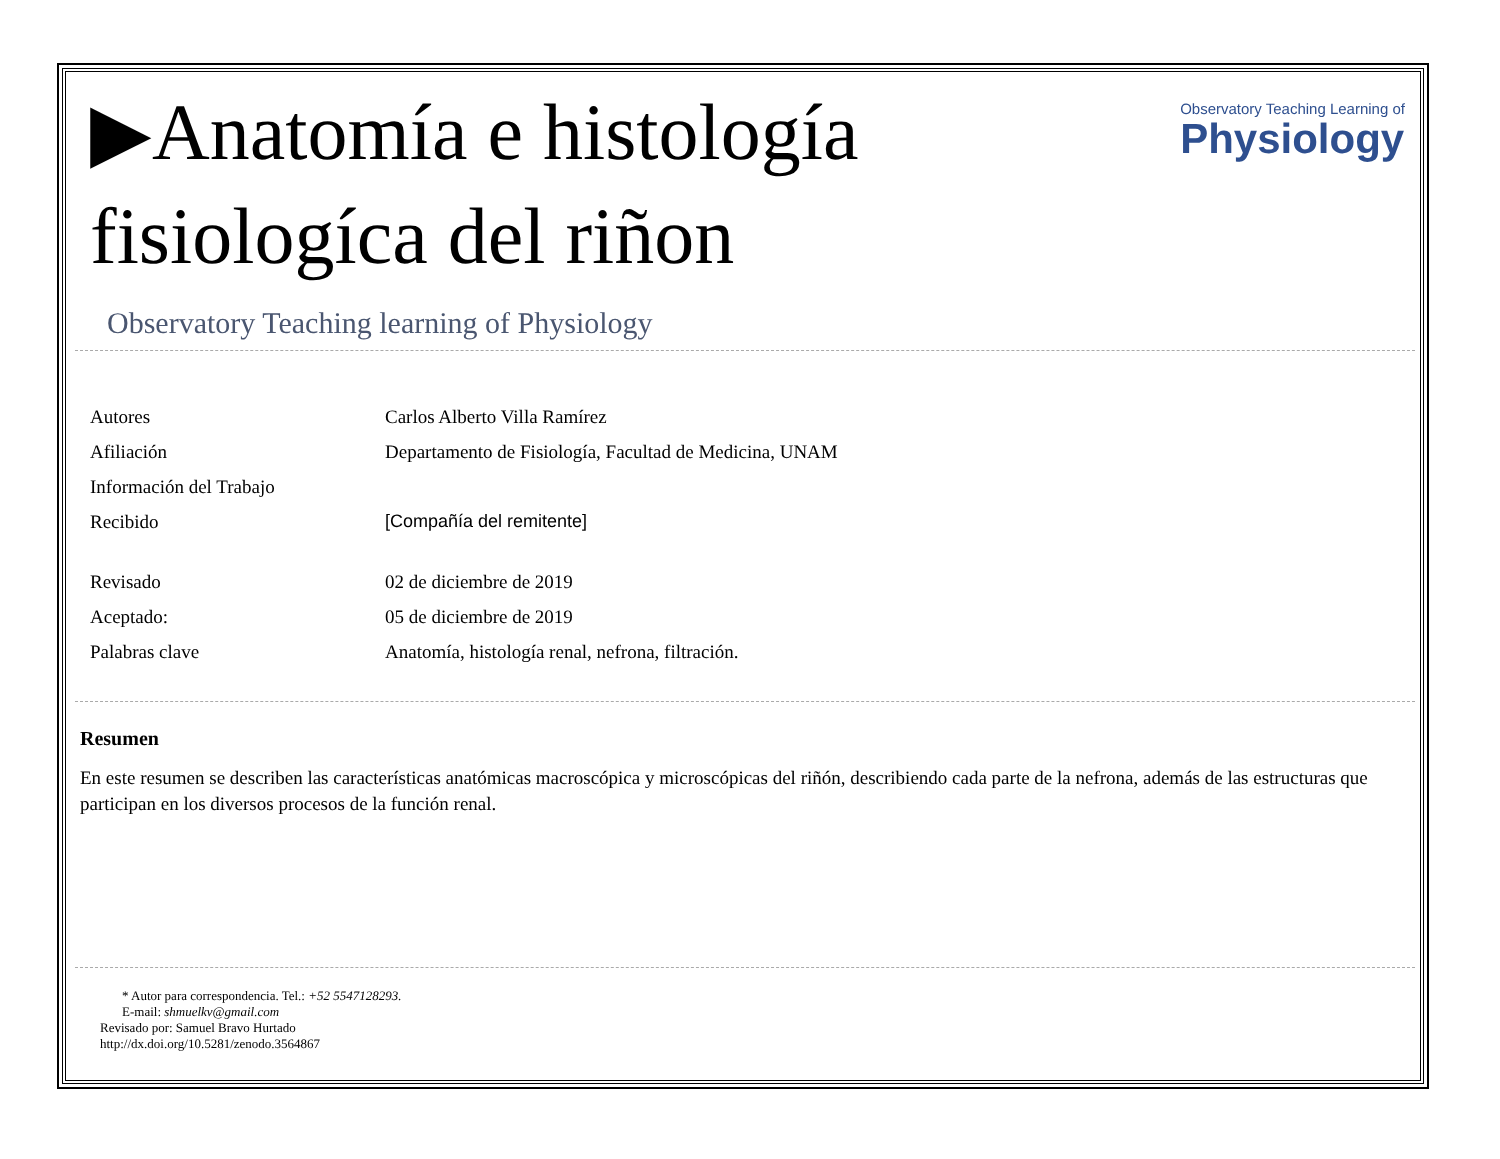▶Anatomía e histología
fisiologíca del riñon
Observatory Teaching Learning of
Physiology
Observatory Teaching learning of Physiology
| Autores | Carlos Alberto Villa Ramírez |
| Afiliación | Departamento de Fisiología, Facultad de Medicina, UNAM |
| Información del Trabajo | |
| Recibido | [Compañía del remitente] |
| Revisado | 02 de diciembre de 2019 |
| Aceptado: | 05 de diciembre de 2019 |
| Palabras clave | Anatomía, histología renal, nefrona, filtración. |
Resumen
En este resumen se describen las características anatómicas macroscópica y microscópicas del riñón, describiendo cada parte de la nefrona, además de las estructuras que participan en los diversos procesos de la función renal.
* Autor para correspondencia. Tel.: +52 5547128293.
E-mail: shmuelkv@gmail.com
Revisado por: Samuel Bravo Hurtado
http://dx.doi.org/10.5281/zenodo.3564867